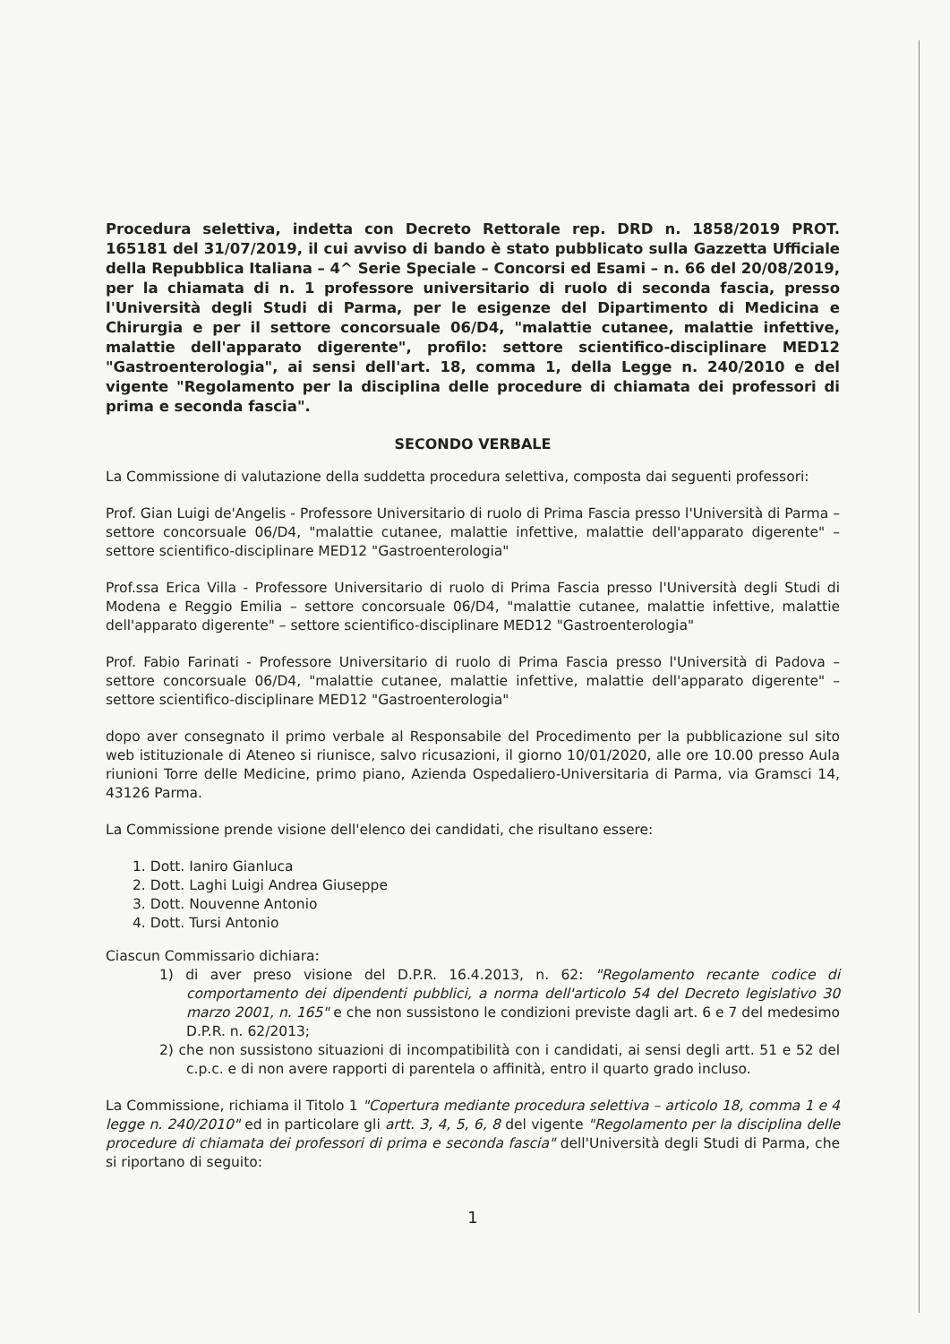Procedura selettiva, indetta con Decreto Rettorale rep. DRD n. 1858/2019 PROT. 165181 del 31/07/2019, il cui avviso di bando è stato pubblicato sulla Gazzetta Ufficiale della Repubblica Italiana – 4^ Serie Speciale – Concorsi ed Esami – n. 66 del 20/08/2019, per la chiamata di n. 1 professore universitario di ruolo di seconda fascia, presso l'Università degli Studi di Parma, per le esigenze del Dipartimento di Medicina e Chirurgia e per il settore concorsuale 06/D4, "malattie cutanee, malattie infettive, malattie dell'apparato digerente", profilo: settore scientifico-disciplinare MED12 "Gastroenterologia", ai sensi dell'art. 18, comma 1, della Legge n. 240/2010 e del vigente "Regolamento per la disciplina delle procedure di chiamata dei professori di prima e seconda fascia".
SECONDO VERBALE
La Commissione di valutazione della suddetta procedura selettiva, composta dai seguenti professori:
Prof. Gian Luigi de'Angelis - Professore Universitario di ruolo di Prima Fascia presso l'Università di Parma – settore concorsuale 06/D4, "malattie cutanee, malattie infettive, malattie dell'apparato digerente" – settore scientifico-disciplinare MED12 "Gastroenterologia"
Prof.ssa Erica Villa - Professore Universitario di ruolo di Prima Fascia presso l'Università degli Studi di Modena e Reggio Emilia – settore concorsuale 06/D4, "malattie cutanee, malattie infettive, malattie dell'apparato digerente" – settore scientifico-disciplinare MED12 "Gastroenterologia"
Prof. Fabio Farinati - Professore Universitario di ruolo di Prima Fascia presso l'Università di Padova – settore concorsuale 06/D4, "malattie cutanee, malattie infettive, malattie dell'apparato digerente" – settore scientifico-disciplinare MED12 "Gastroenterologia"
dopo aver consegnato il primo verbale al Responsabile del Procedimento per la pubblicazione sul sito web istituzionale di Ateneo si riunisce, salvo ricusazioni, il giorno 10/01/2020, alle ore 10.00 presso Aula riunioni Torre delle Medicine, primo piano, Azienda Ospedaliero-Universitaria di Parma, via Gramsci 14, 43126 Parma.
La Commissione prende visione dell'elenco dei candidati, che risultano essere:
1. Dott. Ianiro Gianluca
2. Dott. Laghi Luigi Andrea Giuseppe
3. Dott. Nouvenne Antonio
4. Dott. Tursi Antonio
Ciascun Commissario dichiara:
1) di aver preso visione del D.P.R. 16.4.2013, n. 62: "Regolamento recante codice di comportamento dei dipendenti pubblici, a norma dell'articolo 54 del Decreto legislativo 30 marzo 2001, n. 165" e che non sussistono le condizioni previste dagli art. 6 e 7 del medesimo D.P.R. n. 62/2013;
2) che non sussistono situazioni di incompatibilità con i candidati, ai sensi degli artt. 51 e 52 del c.p.c. e di non avere rapporti di parentela o affinità, entro il quarto grado incluso.
La Commissione, richiama il Titolo 1 "Copertura mediante procedura selettiva – articolo 18, comma 1 e 4 legge n. 240/2010" ed in particolare gli artt. 3, 4, 5, 6, 8 del vigente "Regolamento per la disciplina delle procedure di chiamata dei professori di prima e seconda fascia" dell'Università degli Studi di Parma, che si riportano di seguito:
1